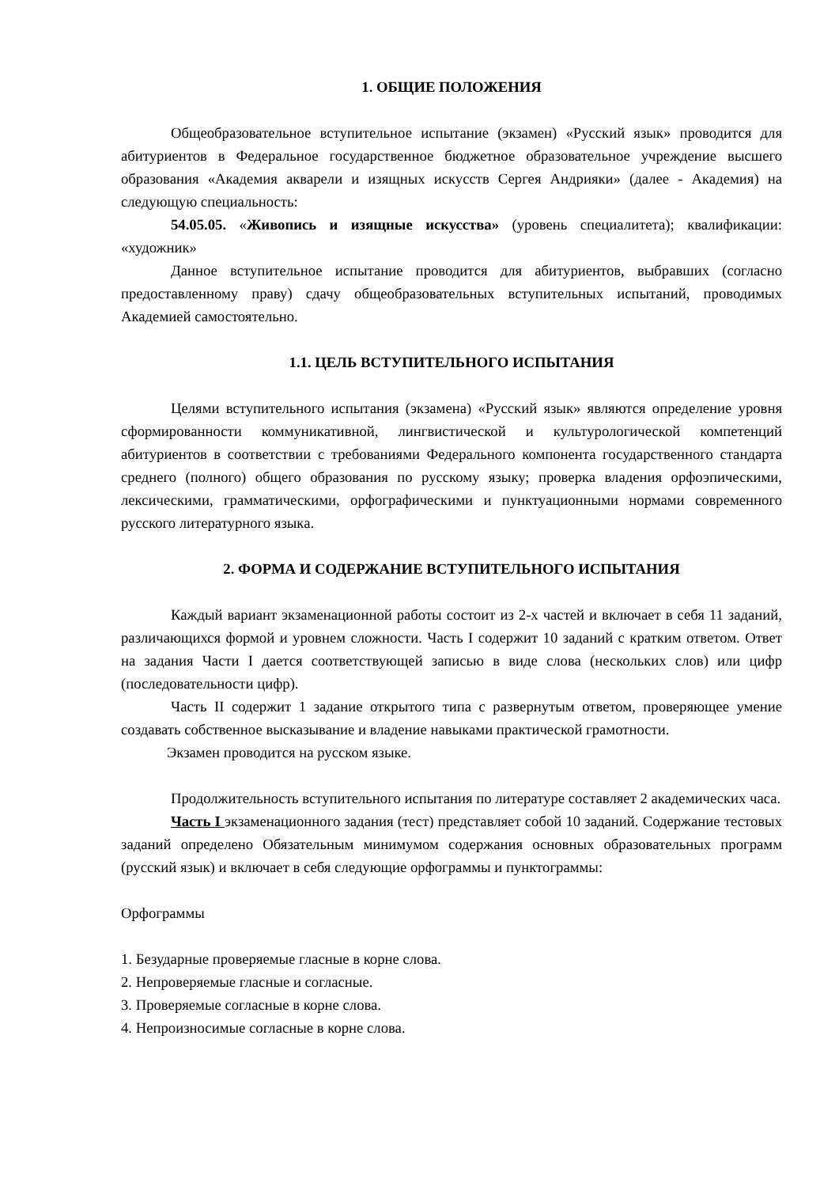1. ОБЩИЕ ПОЛОЖЕНИЯ
Общеобразовательное вступительное испытание (экзамен) «Русский язык» проводится для абитуриентов в Федеральное государственное бюджетное образовательное учреждение высшего образования «Академия акварели и изящных искусств Сергея Андрияки» (далее - Академия) на следующую специальность:
54.05.05. «Живопись и изящные искусства» (уровень специалитета); квалификации: «художник»
Данное вступительное испытание проводится для абитуриентов, выбравших (согласно предоставленному праву) сдачу общеобразовательных вступительных испытаний, проводимых Академией самостоятельно.
1.1. ЦЕЛЬ ВСТУПИТЕЛЬНОГО ИСПЫТАНИЯ
Целями вступительного испытания (экзамена) «Русский язык» являются определение уровня сформированности коммуникативной, лингвистической и культурологической компетенций абитуриентов в соответствии с требованиями Федерального компонента государственного стандарта среднего (полного) общего образования по русскому языку; проверка владения орфоэпическими, лексическими, грамматическими, орфографическими и пунктуационными нормами современного русского литературного языка.
2. ФОРМА И СОДЕРЖАНИЕ ВСТУПИТЕЛЬНОГО ИСПЫТАНИЯ
Каждый вариант экзаменационной работы состоит из 2-х частей и включает в себя 11 заданий, различающихся формой и уровнем сложности. Часть I содержит 10 заданий с кратким ответом. Ответ на задания Части I дается соответствующей записью в виде слова (нескольких слов) или цифр (последовательности цифр).
Часть II содержит 1 задание открытого типа с развернутым ответом, проверяющее умение создавать собственное высказывание и владение навыками практической грамотности.
Экзамен проводится на русском языке.
Продолжительность вступительного испытания по литературе составляет 2 академических часа.
Часть I экзаменационного задания (тест) представляет собой 10 заданий. Содержание тестовых заданий определено Обязательным минимумом содержания основных образовательных программ (русский язык) и включает в себя следующие орфограммы и пунктограммы:
Орфограммы
1. Безударные проверяемые гласные в корне слова.
2. Непроверяемые гласные и согласные.
3. Проверяемые согласные в корне слова.
4. Непроизносимые согласные в корне слова.